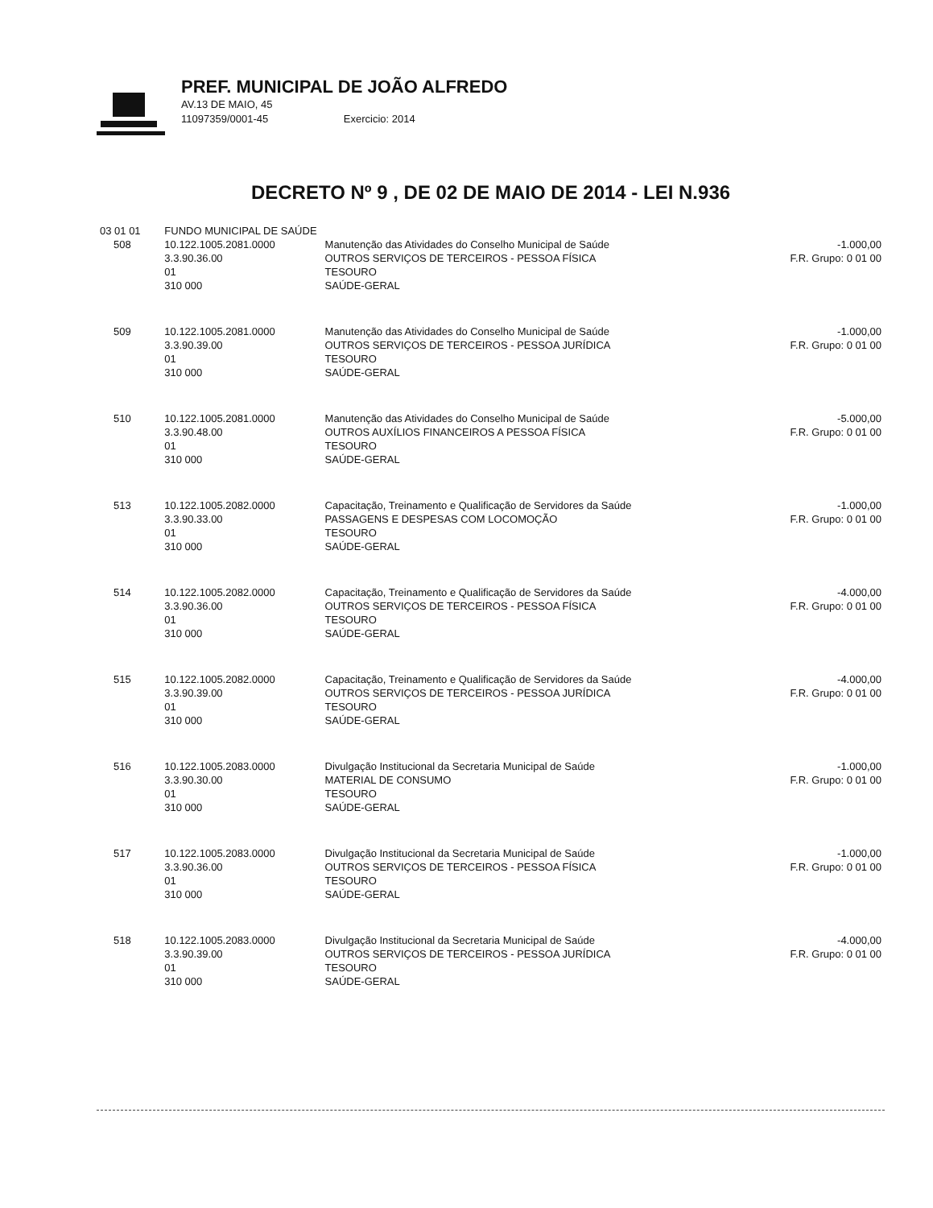PREF. MUNICIPAL DE JOÃO ALFREDO
AV.13 DE MAIO, 45
11097359/0001-45 Exercicio: 2014
DECRETO Nº 9 , DE 02 DE MAIO DE 2014 - LEI N.936
| 03 01 01 | | FUNDO MUNICIPAL DE SAÚDE | | |
| | 508 | 10.122.1005.2081.0000 3.3.90.36.00 01 310 000 | Manutenção das Atividades do Conselho Municipal de Saúde OUTROS SERVIÇOS DE TERCEIROS - PESSOA FÍSICA TESOURO SAÚDE-GERAL | -1.000,00 F.R. Grupo: 0 01 00 |
| | 509 | 10.122.1005.2081.0000 3.3.90.39.00 01 310 000 | Manutenção das Atividades do Conselho Municipal de Saúde OUTROS SERVIÇOS DE TERCEIROS - PESSOA JURÍDICA TESOURO SAÚDE-GERAL | -1.000,00 F.R. Grupo: 0 01 00 |
| | 510 | 10.122.1005.2081.0000 3.3.90.48.00 01 310 000 | Manutenção das Atividades do Conselho Municipal de Saúde OUTROS AUXÍLIOS FINANCEIROS A PESSOA FÍSICA TESOURO SAÚDE-GERAL | -5.000,00 F.R. Grupo: 0 01 00 |
| | 513 | 10.122.1005.2082.0000 3.3.90.33.00 01 310 000 | Capacitação, Treinamento e Qualificação de Servidores da Saúde PASSAGENS E DESPESAS COM LOCOMOÇÃO TESOURO SAÚDE-GERAL | -1.000,00 F.R. Grupo: 0 01 00 |
| | 514 | 10.122.1005.2082.0000 3.3.90.36.00 01 310 000 | Capacitação, Treinamento e Qualificação de Servidores da Saúde OUTROS SERVIÇOS DE TERCEIROS - PESSOA FÍSICA TESOURO SAÚDE-GERAL | -4.000,00 F.R. Grupo: 0 01 00 |
| | 515 | 10.122.1005.2082.0000 3.3.90.39.00 01 310 000 | Capacitação, Treinamento e Qualificação de Servidores da Saúde OUTROS SERVIÇOS DE TERCEIROS - PESSOA JURÍDICA TESOURO SAÚDE-GERAL | -4.000,00 F.R. Grupo: 0 01 00 |
| | 516 | 10.122.1005.2083.0000 3.3.90.30.00 01 310 000 | Divulgação Institucional da Secretaria Municipal de Saúde MATERIAL DE CONSUMO TESOURO SAÚDE-GERAL | -1.000,00 F.R. Grupo: 0 01 00 |
| | 517 | 10.122.1005.2083.0000 3.3.90.36.00 01 310 000 | Divulgação Institucional da Secretaria Municipal de Saúde OUTROS SERVIÇOS DE TERCEIROS - PESSOA FÍSICA TESOURO SAÚDE-GERAL | -1.000,00 F.R. Grupo: 0 01 00 |
| | 518 | 10.122.1005.2083.0000 3.3.90.39.00 01 310 000 | Divulgação Institucional da Secretaria Municipal de Saúde OUTROS SERVIÇOS DE TERCEIROS - PESSOA JURÍDICA TESOURO SAÚDE-GERAL | -4.000,00 F.R. Grupo: 0 01 00 |